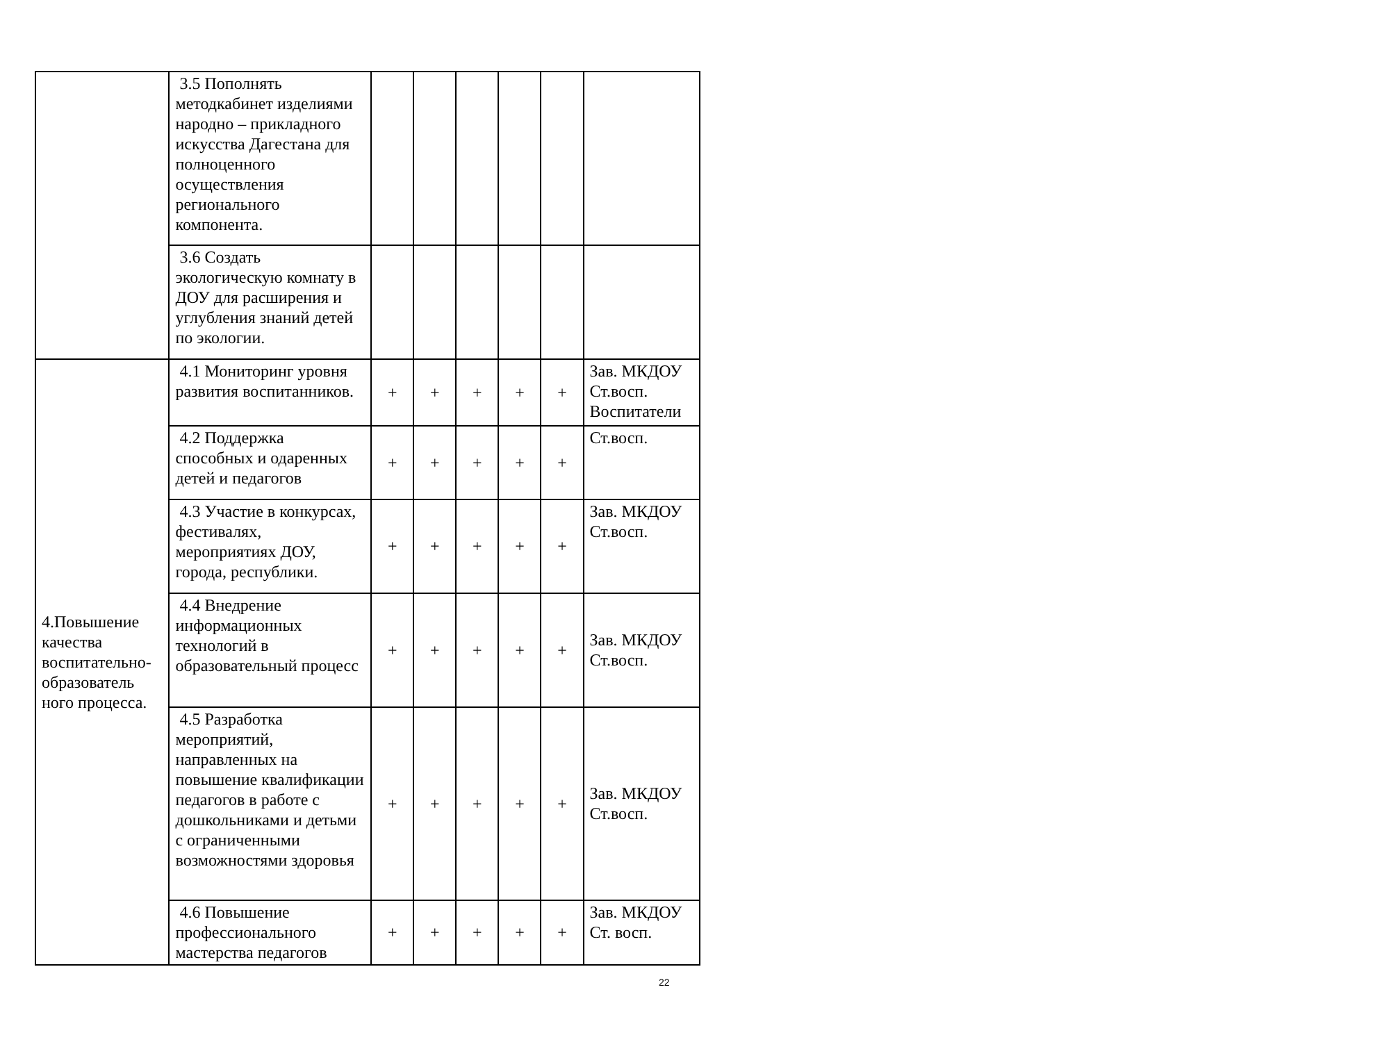| | 3.5 Пополнять методкабинет изделиями народно – прикладного искусства Дагестана для полноценного осуществления регионального компонента. | | | | | | |
| | 3.6 Создать экологическую комнату в ДОУ для расширения и углубления знаний детей по экологии. | | | | | | |
| 4.Повышение качества воспитательно-образователь ного процесса. | 4.1 Мониторинг уровня развития воспитанников. | + | + | + | + | + | Зав. МКДОУ Ст.восп. Воспитатели |
| | 4.2 Поддержка способных и одаренных детей и педагогов | + | + | + | + | + | Ст.восп. |
| | 4.3 Участие в конкурсах, фестивалях, мероприятиях ДОУ, города, республики. | + | + | + | + | + | Зав. МКДОУ Ст.восп. |
| | 4.4 Внедрение информационных технологий в образовательный процесс | + | + | + | + | + | Зав. МКДОУ Ст.восп. |
| | 4.5 Разработка мероприятий, направленных на повышение квалификации педагогов в работе с дошкольниками и детьми с ограниченными возможностями здоровья | + | + | + | + | + | Зав. МКДОУ Ст.восп. |
| | 4.6 Повышение профессионального мастерства педагогов | + | + | + | + | + | Зав. МКДОУ Ст. восп. |
22